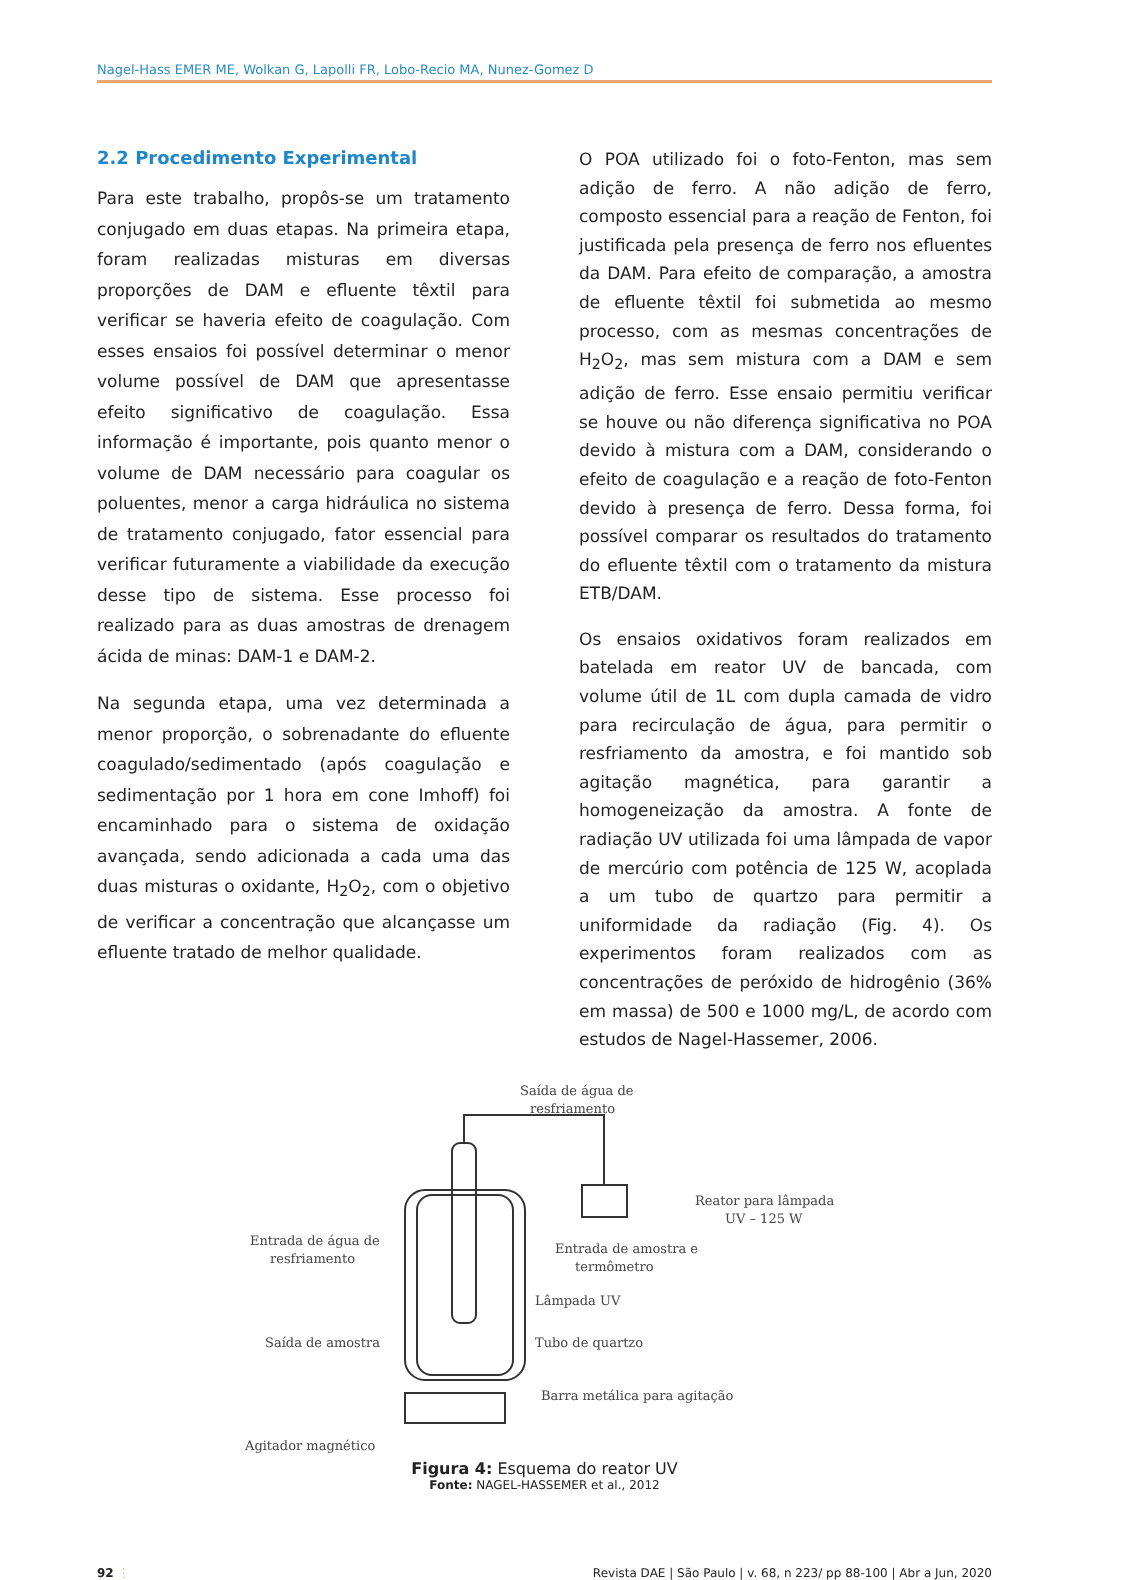Nagel-Hass EMER ME, Wolkan G, Lapolli FR, Lobo-Recio MA, Nunez-Gomez D
2.2 Procedimento Experimental
Para este trabalho, propôs-se um tratamento conjugado em duas etapas. Na primeira etapa, foram realizadas misturas em diversas proporções de DAM e efluente têxtil para verificar se haveria efeito de coagulação. Com esses ensaios foi possível determinar o menor volume possível de DAM que apresentasse efeito significativo de coagulação. Essa informação é importante, pois quanto menor o volume de DAM necessário para coagular os poluentes, menor a carga hidráulica no sistema de tratamento conjugado, fator essencial para verificar futuramente a viabilidade da execução desse tipo de sistema. Esse processo foi realizado para as duas amostras de drenagem ácida de minas: DAM-1 e DAM-2.
Na segunda etapa, uma vez determinada a menor proporção, o sobrenadante do efluente coagulado/sedimentado (após coagulação e sedimentação por 1 hora em cone Imhoff) foi encaminhado para o sistema de oxidação avançada, sendo adicionada a cada uma das duas misturas o oxidante, H<sub>2</sub>O<sub>2</sub>, com o objetivo de verificar a concentração que alcançasse um efluente tratado de melhor qualidade.
O POA utilizado foi o foto-Fenton, mas sem adição de ferro. A não adição de ferro, composto essencial para a reação de Fenton, foi justificada pela presença de ferro nos efluentes da DAM. Para efeito de comparação, a amostra de efluente têxtil foi submetida ao mesmo processo, com as mesmas concentrações de H<sub>2</sub>O<sub>2</sub>, mas sem mistura com a DAM e sem adição de ferro. Esse ensaio permitiu verificar se houve ou não diferença significativa no POA devido à mistura com a DAM, considerando o efeito de coagulação e a reação de foto-Fenton devido à presença de ferro. Dessa forma, foi possível comparar os resultados do tratamento do efluente têxtil com o tratamento da mistura ETB/DAM.
Os ensaios oxidativos foram realizados em batelada em reator UV de bancada, com volume útil de 1L com dupla camada de vidro para recirculação de água, para permitir o resfriamento da amostra, e foi mantido sob agitação magnética, para garantir a homogeneização da amostra. A fonte de radiação UV utilizada foi uma lâmpada de vapor de mercúrio com potência de 125 W, acoplada a um tubo de quartzo para permitir a uniformidade da radiação (Fig. 4). Os experimentos foram realizados com as concentrações de peróxido de hidrogênio (36% em massa) de 500 e 1000 mg/L, de acordo com estudos de Nagel-Hassemer, 2006.
Saída de água de
resfriamento
Reator para lâmpada
UV – 125 W
Entrada de água de
resfriamento
Entrada de amostra e
termômetro
Lâmpada UV
Saída de amostra
Tubo de quartzo
Barra metálica para agitação
Agitador magnético
Figura 4: Esquema do reator UV
Fonte: NAGEL-HASSEMER et al., 2012
92 ⋮ Revista DAE | São Paulo | v. 68, n 223/ pp 88-100 | Abr a Jun, 2020